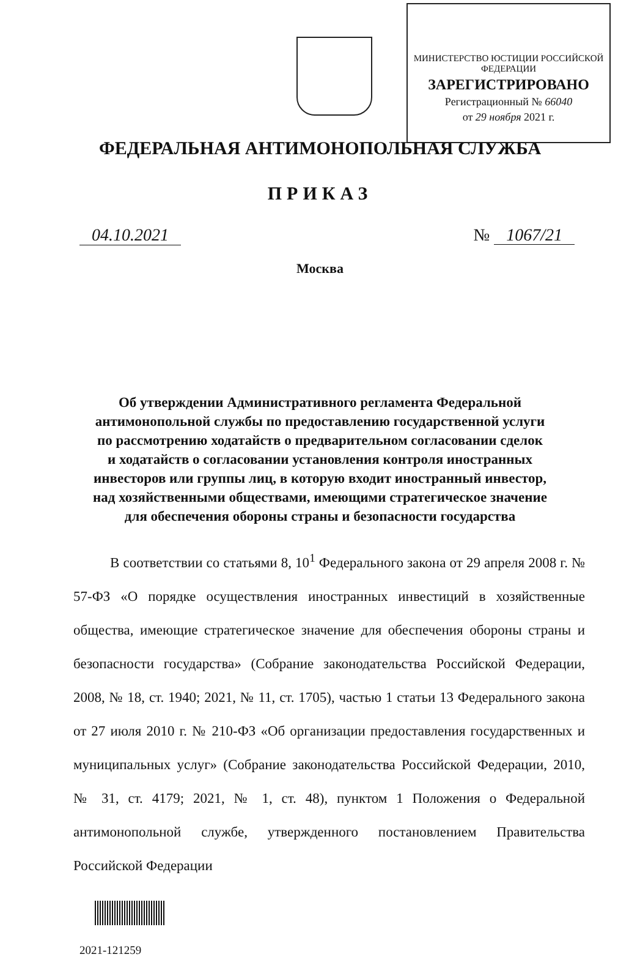МИНИСТЕРСТВО ЮСТИЦИИ РОССИЙСКОЙ ФЕДЕРАЦИИ
ЗАРЕГИСТРИРОВАНО
Регистрационный № 66040
от 29 ноября 2021 г.
ФЕДЕРАЛЬНАЯ АНТИМОНОПОЛЬНАЯ СЛУЖБА
ПРИКАЗ
04.10.2021 № 1067/21
Москва
Об утверждении Административного регламента Федеральной
антимонопольной службы по предоставлению государственной услуги
по рассмотрению ходатайств о предварительном согласовании сделок
и ходатайств о согласовании установления контроля иностранных
инвесторов или группы лиц, в которую входит иностранный инвестор,
над хозяйственными обществами, имеющими стратегическое значение
для обеспечения обороны страны и безопасности государства
В соответствии со статьями 8, 10<sup>1</sup> Федерального закона от 29 апреля 2008 г. № 57-ФЗ «О порядке осуществления иностранных инвестиций в хозяйственные общества, имеющие стратегическое значение для обеспечения обороны страны и безопасности государства» (Собрание законодательства Российской Федерации, 2008, № 18, ст. 1940; 2021, № 11, ст. 1705), частью 1 статьи 13 Федерального закона от 27 июля 2010 г. № 210-ФЗ «Об организации предоставления государственных и муниципальных услуг» (Собрание законодательства Российской Федерации, 2010, № 31, ст. 4179; 2021, № 1, ст. 48), пунктом 1 Положения о Федеральной антимонопольной службе, утвержденного постановлением Правительства Российской Федерации
2021-121259